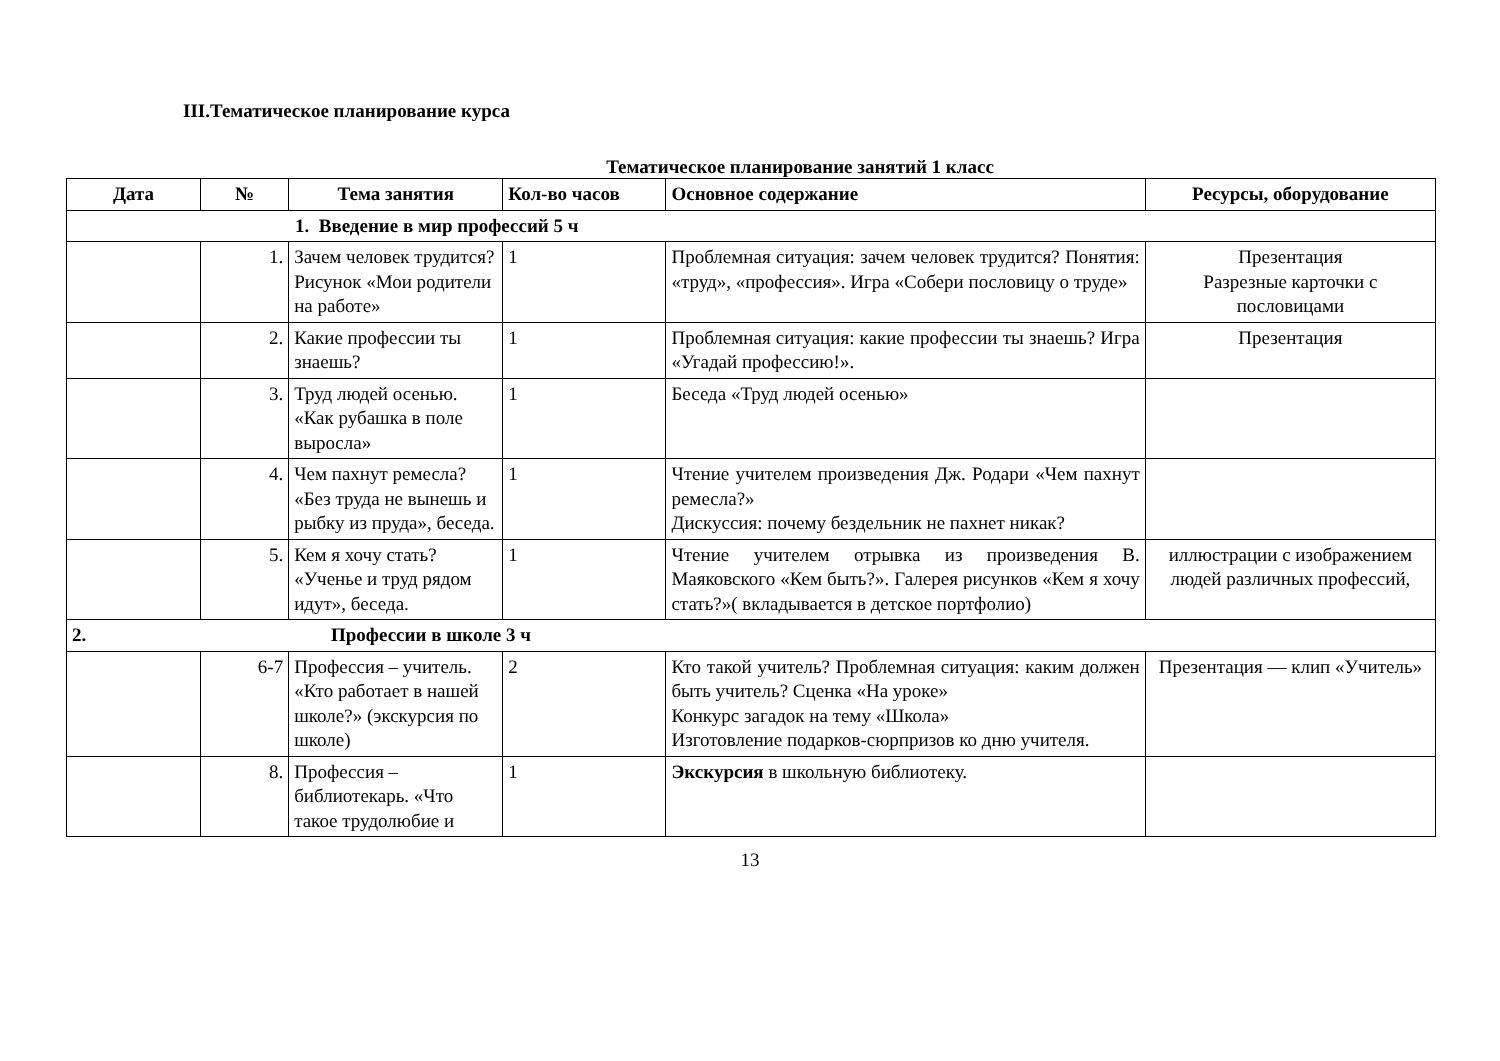III.Тематическое планирование курса
Тематическое планирование занятий 1 класс
| Дата | № | Тема занятия | Кол-во часов | Основное содержание | Ресурсы, оборудование |
| --- | --- | --- | --- | --- | --- |
| 1. Введение в мир профессий 5 ч | | | | | |
| | 1. | Зачем человек трудится? Рисунок «Мои родители на работе» | 1 | Проблемная ситуация: зачем человек трудится? Понятия: «труд», «профессия». Игра «Собери пословицу о труде» | Презентация Разрезные карточки с пословицами |
| | 2. | Какие профессии ты знаешь? | 1 | Проблемная ситуация: какие профессии ты знаешь? Игра «Угадай профессию!». | Презентация |
| | 3. | Труд людей осенью. «Как рубашка в поле выросла» | 1 | Беседа «Труд людей осенью» | |
| | 4. | Чем пахнут ремесла? «Без труда не вынешь и рыбку из пруда», беседа. | 1 | Чтение учителем произведения Дж. Родари «Чем пахнут ремесла?» Дискуссия: почему бездельник не пахнет никак? | |
| | 5. | Кем я хочу стать? «Ученье и труд рядом идут», беседа. | 1 | Чтение учителем отрывка из произведения В. Маяковского «Кем быть?». Галерея рисунков «Кем я хочу стать?»( вкладывается в детское портфолио) | иллюстрации с изображением людей различных профессий, |
| 2. Профессии в школе 3 ч | | | | | |
| | 6-7 | Профессия – учитель. «Кто работает в нашей школе?» (экскурсия по школе) | 2 | Кто такой учитель? Проблемная ситуация: каким должен быть учитель? Сценка «На уроке» Конкурс загадок на тему «Школа» Изготовление подарков-сюрпризов ко дню учителя. | Презентация — клип «Учитель» |
| | 8. | Профессия – библиотекарь. «Что такое трудолюбие и | 1 | Экскурсия в школьную библиотеку. | |
13